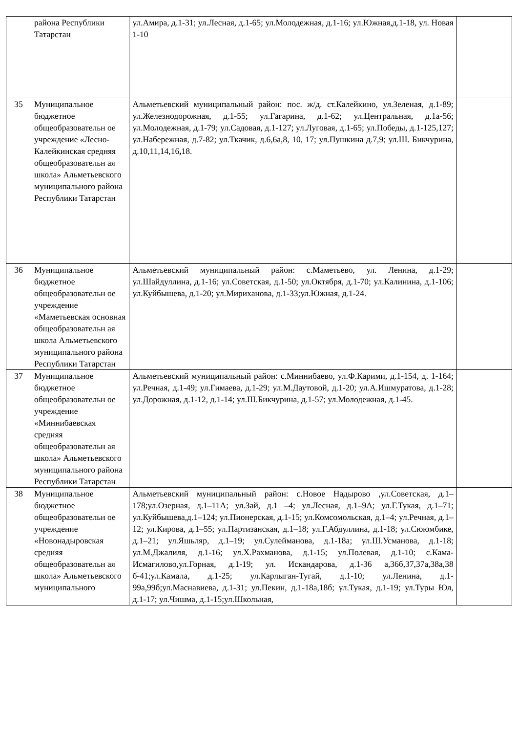| | района Республики Татарстан | ул.Амира, д.1-31; ул.Лесная, д.1-65; ул.Молодежная, д.1-16; ул.Южная,д.1-18, ул. Новая 1-10 | |
| 35 | Муниципальное бюджетное общеобразовательн ое учреждение «Лесно-Калейкинская средняя общеобразовательн ая школа» Альметьевского муниципального района Республики Татарстан | Альметьевский муниципальный район: пос. ж/д. ст.Калейкино, ул.Зеленая, д.1-89; ул.Железнодорожная, д.1-55; ул.Гагарина, д.1-62; ул.Центральная, д.1а-56; ул.Молодежная, д.1-79; ул.Садовая, д.1-127; ул.Луговая, д.1-65; ул.Победы, д.1-125,127; ул.Набережная, д.7-82; ул.Ткачик, д.6,6а,8, 10, 17; ул.Пушкина д.7,9; ул.Ш. Бикчурина, д.10,11,14,16 , 18. | |
| 36 | Муниципальное бюджетное общеобразовательн ое учреждение «Маметьевская основная общеобразовательн ая школа Альметьевского муниципального района Республики Татарстан | Альметьевский муниципальный район: с.Маметьево, ул. Ленина, д.1-29; ул.Шайдуллина, д.1-16; ул.Советская, д.1-50; ул.Октября, д.1-70; ул.Калинина, д.1-106; ул.Куйбышева, д.1-20; ул.Мириханова, д.1-33;ул.Южная, д.1-24. | |
| 37 | Муниципальное бюджетное общеобразовательн ое учреждение «Миннибаевская средняя общеобразовательн ая школа» Альметьевского муниципального района Республики Татарстан | Альметьевский муниципальный район: с.Миннибаево, ул.Ф.Карими, д.1-154, д. 1-164; ул.Речная, д.1-49; ул.Гимаева, д.1-29; ул.М.Даутовой, д.1-20; ул.А.Ишмуратова, д.1-28; ул.Дорожная, д.1-12, д.1-14; ул.Ш.Бикчурина, д.1-57; ул.Молодежная, д.1-45. | |
| 38 | Муниципальное бюджетное общеобразовательн ое учреждение «Новонадыровская средняя общеобразовательн ая школа» Альметьевского муниципального | Альметьевский муниципальный район: с.Новое Надырово ,ул.Советская, д.1–178;ул.Озерная, д.1–11А; ул.Зай, д.1 –4; ул.Лесная, д.1–9А; ул.Г.Тукая, д.1–71; ул.Куйбышева,д.1–124; ул.Пионерская, д.1-15; ул.Комсомольская, д.1–4; ул.Речная, д.1–12; ул.Кирова, д.1–55; ул.Партизанская, д.1–18; ул.Г.Абдуллина, д.1-18; ул.Сююмбике, д.1–21; ул.Яшьляр, д.1–19; ул.Сулейманова, д.1-18а; ул.Ш.Усманова, д.1-18; ул.М.Джалиля, д.1-16; ул.Х.Рахманова, д.1-15; ул.Полевая, д.1-10; с.Кама- Исмагилово,ул.Горная, д.1-19; ул. Искандарова, д.1-36 а,36б,37,37а,38а,38 б-41;ул.Камала, д.1-25; ул.Карлыган-Тугай, д.1-10; ул.Ленина, д.1-99а,99б;ул.Маснавиева, д.1-31; ул.Пекин, д.1-18а,18б; ул.Тукая, д.1-19; ул.Туры Юл, д.1-17; ул.Чишма, д.1-15;ул.Школьная, | |